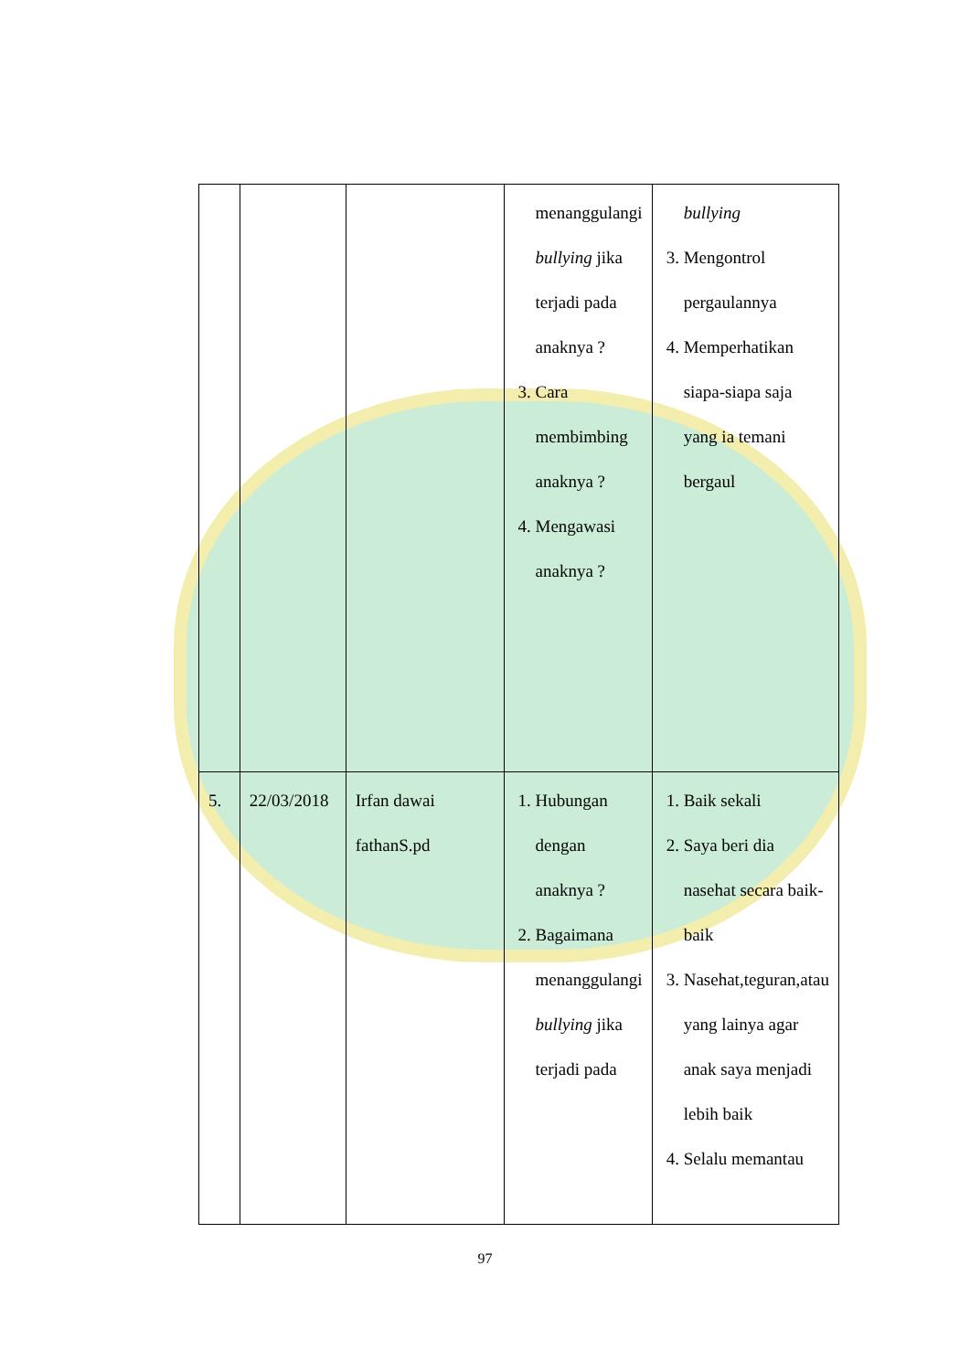| | | | menanggulangi bullying jika terjadi pada anaknya ? 3. Cara membimbing anaknya ? 4. Mengawasi anaknya ? | bullying 3. Mengontrol pergaulannya 4. Memperhatikan siapa-siapa saja yang ia temani bergaul |
| 5. | 22/03/2018 | Irfan dawai fathanS.pd | 1. Hubungan dengan anaknya ? 2. Bagaimana menanggulangi bullying jika terjadi pada | 1. Baik sekali 2. Saya beri dia nasehat secara baik-baik 3. Nasehat,teguran,atau yang lainya agar anak saya menjadi lebih baik 4. Selalu memantau |
97